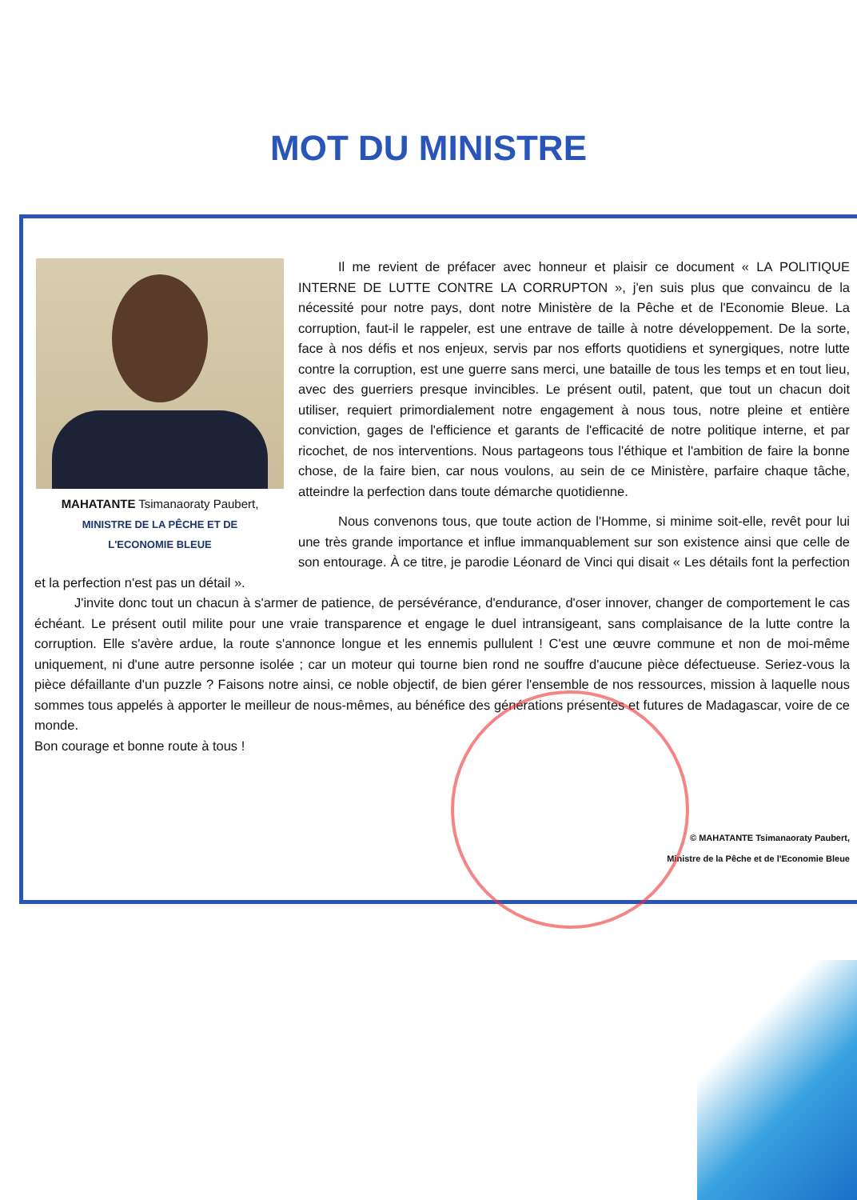MOT DU MINISTRE
MAHATANTE Tsimanaoraty Paubert,
MINISTRE DE LA PÊCHE ET DE
L'ECONOMIE BLEUE
Il me revient de préfacer avec honneur et plaisir ce document « LA POLITIQUE INTERNE DE LUTTE CONTRE LA CORRUPTON », j'en suis plus que convaincu de la nécessité pour notre pays, dont notre Ministère de la Pêche et de l'Economie Bleue. La corruption, faut-il le rappeler, est une entrave de taille à notre développement. De la sorte, face à nos défis et nos enjeux, servis par nos efforts quotidiens et synergiques, notre lutte contre la corruption, est une guerre sans merci, une bataille de tous les temps et en tout lieu, avec des guerriers presque invincibles. Le présent outil, patent, que tout un chacun doit utiliser, requiert primordialement notre engagement à nous tous, notre pleine et entière conviction, gages de l'efficience et garants de l'efficacité de notre politique interne, et par ricochet, de nos interventions. Nous partageons tous l'éthique et l'ambition de faire la bonne chose, de la faire bien, car nous voulons, au sein de ce Ministère, parfaire chaque tâche, atteindre la perfection dans toute démarche quotidienne.
Nous convenons tous, que toute action de l'Homme, si minime soit-elle, revêt pour lui une très grande importance et influe immanquablement sur son existence ainsi que celle de son entourage. À ce titre, je parodie Léonard de Vinci qui disait « Les détails font la perfection et la perfection n'est pas un détail ».
J'invite donc tout un chacun à s'armer de patience, de persévérance, d'endurance, d'oser innover, changer de comportement le cas échéant. Le présent outil milite pour une vraie transparence et engage le duel intransigeant, sans complaisance de la lutte contre la corruption. Elle s'avère ardue, la route s'annonce longue et les ennemis pullulent ! C'est une œuvre commune et non de moi-même uniquement, ni d'une autre personne isolée ; car un moteur qui tourne bien rond ne souffre d'aucune pièce défectueuse. Seriez-vous la pièce défaillante d'un puzzle ? Faisons notre ainsi, ce noble objectif, de bien gérer l'ensemble de nos ressources, mission à laquelle nous sommes tous appelés à apporter le meilleur de nous-mêmes, au bénéfice des générations présentes et futures de Madagascar, voire de ce monde.
Bon courage et bonne route à tous !
© MAHATANTE Tsimanaoraty Paubert,
Ministre de la Pêche et de l'Economie Bleue